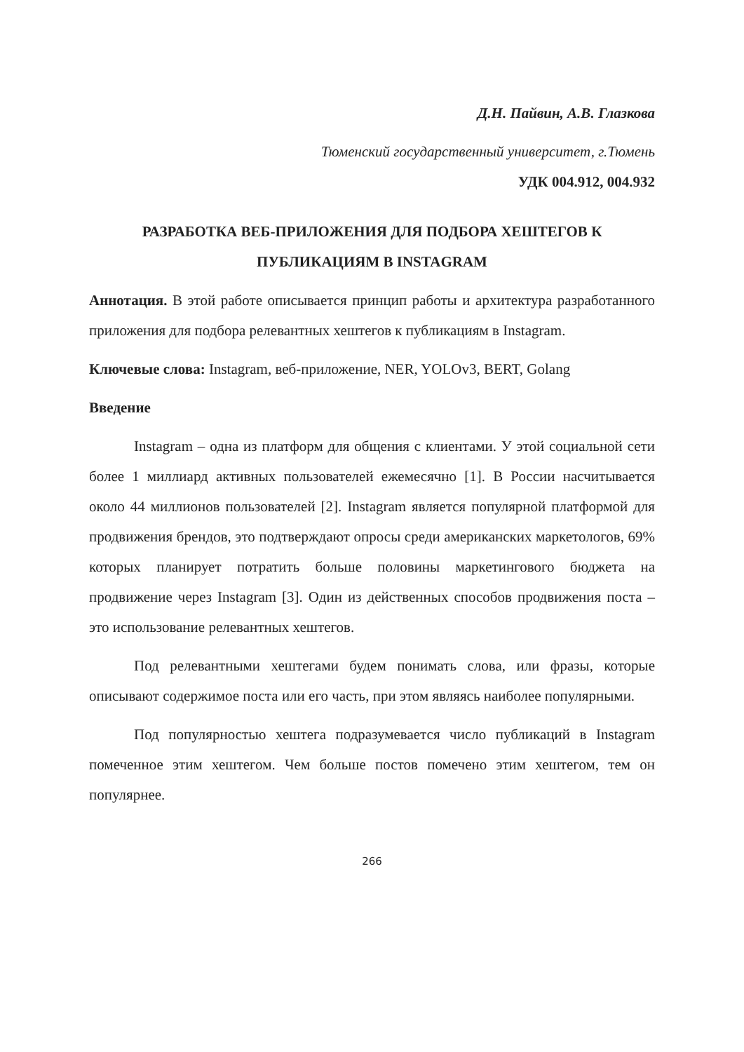Д.Н. Пайвин, А.В. Глазкова
Тюменский государственный университет, г.Тюмень
УДК 004.912, 004.932
РАЗРАБОТКА ВЕБ-ПРИЛОЖЕНИЯ ДЛЯ ПОДБОРА ХЕШТЕГОВ К
ПУБЛИКАЦИЯМ В INSTAGRAM
Аннотация. В этой работе описывается принцип работы и архитектура разработанного приложения для подбора релевантных хештегов к публикациям в Instagram.
Ключевые слова: Instagram, веб-приложение, NER, YOLOv3, BERT, Golang
Введение
Instagram – одна из платформ для общения с клиентами. У этой социальной сети более 1 миллиард активных пользователей ежемесячно [1]. В России насчитывается около 44 миллионов пользователей [2]. Instagram является популярной платформой для продвижения брендов, это подтверждают опросы среди американских маркетологов, 69% которых планирует потратить больше половины маркетингового бюджета на продвижение через Instagram [3]. Один из действенных способов продвижения поста – это использование релевантных хештегов.
Под релевантными хештегами будем понимать слова, или фразы, которые описывают содержимое поста или его часть, при этом являясь наиболее популярными.
Под популярностью хештега подразумевается число публикаций в Instagram помеченное этим хештегом. Чем больше постов помечено этим хештегом, тем он популярнее.
266